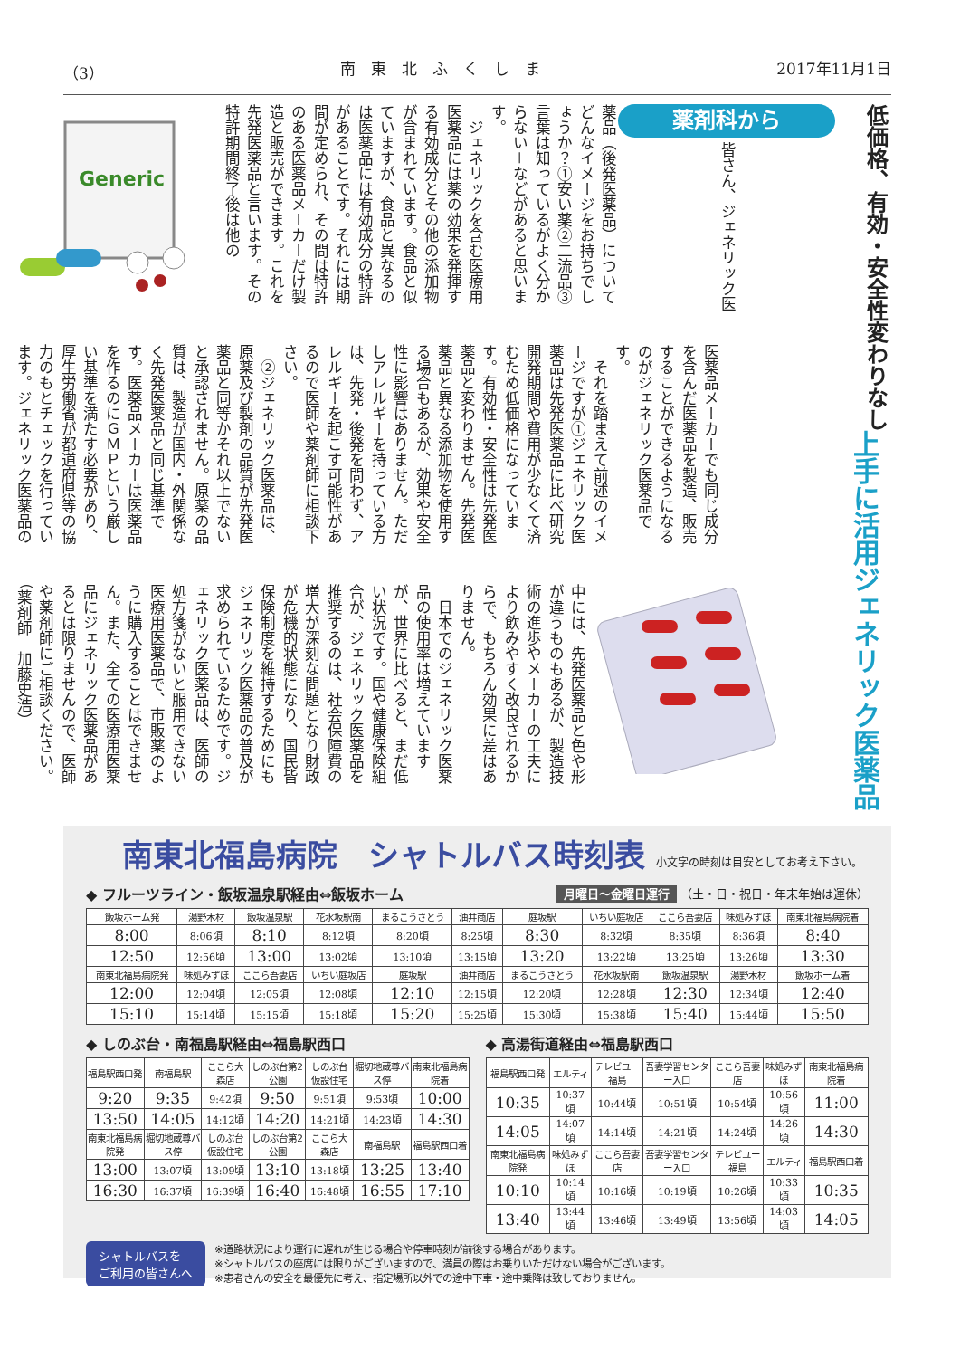（3） 南　東　北　ふ　く　し　ま 2017年11月1日
低価格、有効・安全性変わりなし
上手に活用ジェネリック医薬品
薬剤科から 皆さん、ジェネリック医薬品（後発医薬品）についてどんなイメージをお持ちでしょうか？①安い薬②二流品③言葉は知っているがよく分からない－などがあると思います。
　ジェネリックを含む医療用医薬品には薬の効果を発揮する有効成分とその他の添加物が含まれています。食品と似ていますが、食品と異なるのは医薬品には有効成分の特許があることです。それには期間が定められ、その間は特許のある医薬品メーカーだけ製造と販売ができます。これを先発医薬品と言います。その特許期間終了後は他の
Generic
医薬品メーカーでも同じ成分を含んだ医薬品を製造、販売することができるようになるのがジェネリック医薬品です。
　それを踏まえて前述のイメージですが①ジェネリック医薬品は先発医薬品に比べ研究開発期間や費用が少なくて済むため低価格になっています。有効性・安全性は先発医薬品と変わりません。先発医薬品と異なる添加物を使用する場合もあるが、効果や安全性に影響はありません。ただしアレルギーを持っている方は、先発・後発を問わず、アレルギーを起こす可能性があるので医師や薬剤師に相談下さい。
　②ジェネリック医薬品は、原薬及び製剤の品質が先発医薬品と同等かそれ以上でないと承認されません。原薬の品質は、製造が国内・外関係なく先発医薬品と同じ基準です。医薬品メーカーは医薬品を作るのにＧＭＰという厳しい基準を満たす必要があり、厚生労働省が都道府県等の協力のもとチェックを行っています。ジェネリック医薬品の
中には、先発医薬品と色や形が違うものもあるが、製造技術の進歩やメーカーの工夫により飲みやすく改良されるからで、もちろん効果に差はありません。
　日本でのジェネリック医薬品の使用率は増えていますが、世界に比べると、まだ低い状況です。国や健康保険組合が、ジェネリック医薬品を推奨するのは、社会保障費の増大が深刻な問題となり財政が危機的状態になり、国民皆保険制度を維持するためにもジェネリック医薬品の普及が求められているためです。ジェネリック医薬品は、医師の処方箋がないと服用できない医療用医薬品で、市販薬のように購入することはできません。また、全ての医療用医薬品にジェネリック医薬品があるとは限りませんので、医師や薬剤師にご相談ください。
（薬剤師　加藤史浩）
南東北福島病院　シャトルバス時刻表 小文字の時刻は目安としてお考え下さい。
◆ フルーツライン・飯坂温泉駅経由⇔飯坂ホーム
月曜日～金曜日運行 （土・日・祝日・年末年始は運休）
| 飯坂ホーム発 | 湯野木材 | 飯坂温泉駅 | 花水坂駅南 | まるこうさとう | 油井商店 | 庭坂駅 | いちい庭坂店 | ここら吾妻店 | 味処みずほ | 南東北福島病院着 |
| --- | --- | --- | --- | --- | --- | --- | --- | --- | --- | --- |
| 8:00 | 8:06頃 | 8:10 | 8:12頃 | 8:20頃 | 8:25頃 | 8:30 | 8:32頃 | 8:35頃 | 8:36頃 | 8:40 |
| 12:50 | 12:56頃 | 13:00 | 13:02頃 | 13:10頃 | 13:15頃 | 13:20 | 13:22頃 | 13:25頃 | 13:26頃 | 13:30 |
| 南東北福島病院発 | 味処みずほ | ここら吾妻店 | いちい庭坂店 | 庭坂駅 | 油井商店 | まるこうさとう | 花水坂駅南 | 飯坂温泉駅 | 湯野木材 | 飯坂ホーム着 |
| 12:00 | 12:04頃 | 12:05頃 | 12:08頃 | 12:10 | 12:15頃 | 12:20頃 | 12:28頃 | 12:30 | 12:34頃 | 12:40 |
| 15:10 | 15:14頃 | 15:15頃 | 15:18頃 | 15:20 | 15:25頃 | 15:30頃 | 15:38頃 | 15:40 | 15:44頃 | 15:50 |
◆ しのぶ台・南福島駅経由⇔福島駅西口
| 福島駅西口発 | 南福島駅 | ここら大森店 | しのぶ台第2公園 | しのぶ台仮設住宅 | 堀切地蔵尊バス停 | 南東北福島病院着 |
| --- | --- | --- | --- | --- | --- | --- |
| 9:20 | 9:35 | 9:42頃 | 9:50 | 9:51頃 | 9:53頃 | 10:00 |
| 13:50 | 14:05 | 14:12頃 | 14:20 | 14:21頃 | 14:23頃 | 14:30 |
| 南東北福島病院発 | 堀切地蔵尊バス停 | しのぶ台仮設住宅 | しのぶ台第2公園 | ここら大森店 | 南福島駅 | 福島駅西口着 |
| 13:00 | 13:07頃 | 13:09頃 | 13:10 | 13:18頃 | 13:25 | 13:40 |
| 16:30 | 16:37頃 | 16:39頃 | 16:40 | 16:48頃 | 16:55 | 17:10 |
◆ 高湯街道経由⇔福島駅西口
| 福島駅西口発 | エルティ | テレビユー福島 | 吾妻学習センター入口 | ここら吾妻店 | 味処みずほ | 南東北福島病院着 |
| --- | --- | --- | --- | --- | --- | --- |
| 10:35 | 10:37頃 | 10:44頃 | 10:51頃 | 10:54頃 | 10:56頃 | 11:00 |
| 14:05 | 14:07頃 | 14:14頃 | 14:21頃 | 14:24頃 | 14:26頃 | 14:30 |
| 南東北福島病院発 | 味処みずほ | ここら吾妻店 | 吾妻学習センター入口 | テレビユー福島 | エルティ | 福島駅西口着 |
| 10:10 | 10:14頃 | 10:16頃 | 10:19頃 | 10:26頃 | 10:33頃 | 10:35 |
| 13:40 | 13:44頃 | 13:46頃 | 13:49頃 | 13:56頃 | 14:03頃 | 14:05 |
シャトルバスを
ご利用の皆さんへ
※道路状況により運行に遅れが生じる場合や停車時刻が前後する場合があります。
※シャトルバスの座席には限りがございますので、満員の際はお乗りいただけない場合がございます。
※患者さんの安全を最優先に考え、指定場所以外での途中下車・途中乗降は致しておりません。